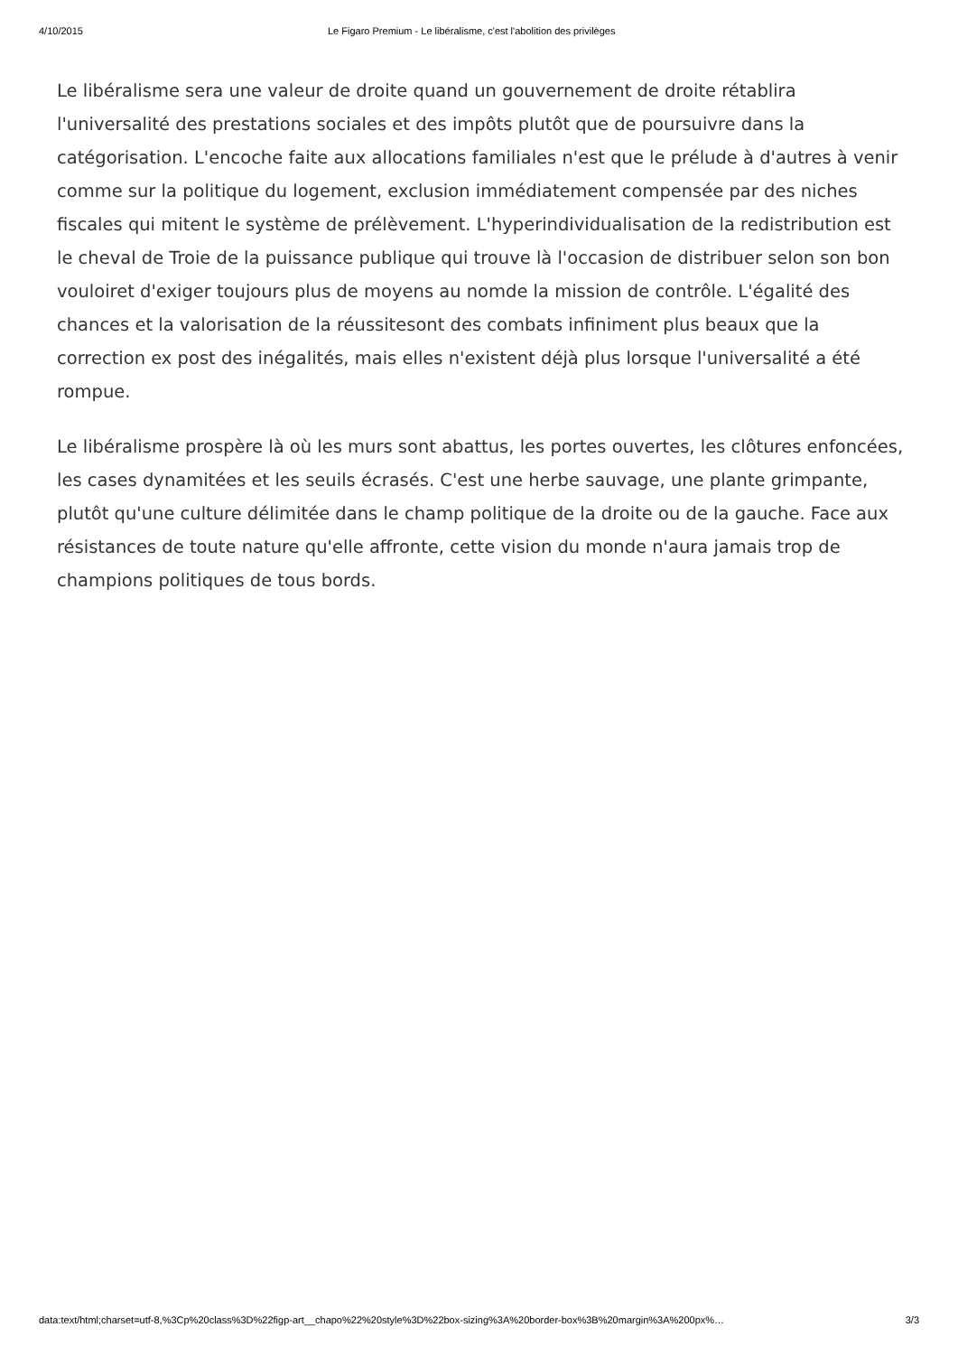4/10/2015 Le Figaro Premium - Le libéralisme, c'est l'abolition des privilèges
Le libéralisme sera une valeur de droite quand un gouvernement de droite rétablira l'universalité des prestations sociales et des impôts plutôt que de poursuivre dans la catégorisation. L'encoche faite aux allocations familiales n'est que le prélude à d'autres à venir comme sur la politique du logement, exclusion immédiatement compensée par des niches fiscales qui mitent le système de prélèvement. L'hyperindividualisation de la redistribution est le cheval de Troie de la puissance publique qui trouve là l'occasion de distribuer selon son bon vouloiret d'exiger toujours plus de moyens au nomde la mission de contrôle. L'égalité des chances et la valorisation de la réussitesont des combats infiniment plus beaux que la correction ex post des inégalités, mais elles n'existent déjà plus lorsque l'universalité a été rompue.
Le libéralisme prospère là où les murs sont abattus, les portes ouvertes, les clôtures enfoncées, les cases dynamitées et les seuils écrasés. C'est une herbe sauvage, une plante grimpante, plutôt qu'une culture délimitée dans le champ politique de la droite ou de la gauche. Face aux résistances de toute nature qu'elle affronte, cette vision du monde n'aura jamais trop de champions politiques de tous bords.
data:text/html;charset=utf-8,%3Cp%20class%3D%22figp-art__chapo%22%20style%3D%22box-sizing%3A%20border-box%3B%20margin%3A%200px%… 3/3